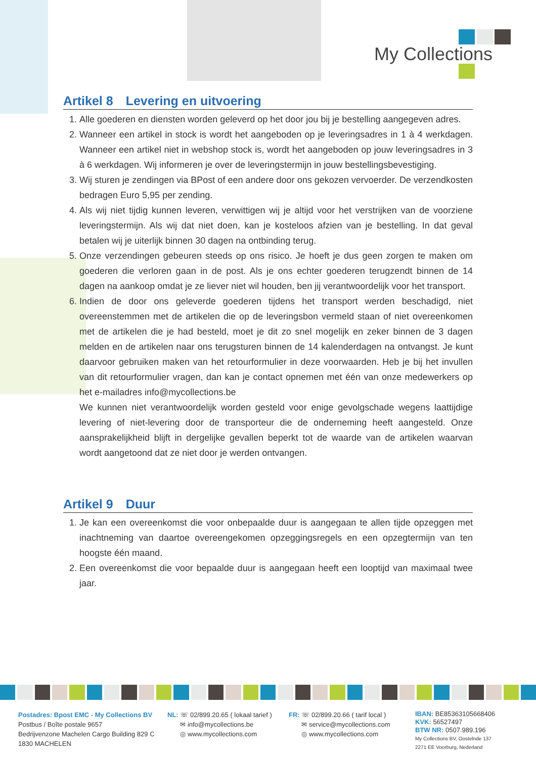My Collections
Artikel 8 Levering en uitvoering
1. Alle goederen en diensten worden geleverd op het door jou bij je bestelling aangegeven adres.
2. Wanneer een artikel in stock is wordt het aangeboden op je leveringsadres in 1 à 4 werkdagen. Wanneer een artikel niet in webshop stock is, wordt het aangeboden op jouw leveringsadres in 3 à 6 werkdagen. Wij informeren je over de leveringstermijn in jouw bestellingsbevestiging.
3. Wij sturen je zendingen via BPost of een andere door ons gekozen vervoerder. De verzendkosten bedragen Euro 5,95 per zending.
4. Als wij niet tijdig kunnen leveren, verwittigen wij je altijd voor het verstrijken van de voorziene leveringstermijn. Als wij dat niet doen, kan je kosteloos afzien van je bestelling. In dat geval betalen wij je uiterlijk binnen 30 dagen na ontbinding terug.
5. Onze verzendingen gebeuren steeds op ons risico. Je hoeft je dus geen zorgen te maken om goederen die verloren gaan in de post. Als je ons echter goederen terugzendt binnen de 14 dagen na aankoop omdat je ze liever niet wil houden, ben jij verantwoordelijk voor het transport.
6. Indien de door ons geleverde goederen tijdens het transport werden beschadigd, niet overeenstemmen met de artikelen die op de leveringsbon vermeld staan of niet overeenkomen met de artikelen die je had besteld, moet je dit zo snel mogelijk en zeker binnen de 3 dagen melden en de artikelen naar ons terugsturen binnen de 14 kalenderdagen na ontvangst. Je kunt daarvoor gebruiken maken van het retourformulier in deze voorwaarden. Heb je bij het invullen van dit retourformulier vragen, dan kan je contact opnemen met één van onze medewerkers op het e-mailadres info@mycollections.be
We kunnen niet verantwoordelijk worden gesteld voor enige gevolgschade wegens laattijdige levering of niet-levering door de transporteur die de onderneming heeft aangesteld. Onze aansprakelijkheid blijft in dergelijke gevallen beperkt tot de waarde van de artikelen waarvan wordt aangetoond dat ze niet door je werden ontvangen.
Artikel 9 Duur
1. Je kan een overeenkomst die voor onbepaalde duur is aangegaan te allen tijde opzeggen met inachtneming van daartoe overeengekomen opzeggingsregels en een opzegtermijn van ten hoogste één maand.
2. Een overeenkomst die voor bepaalde duur is aangegaan heeft een looptijd van maximaal twee jaar.
Postadres: Bpost EMC - My Collections BV
Postbus / Boîte postale 9657
Bedrijvenzone Machelen Cargo Building 829 C
1830 MACHELEN
NL: ☏ 02/899.20.65 ( lokaal tarief )
✉ info@mycollections.be
◎ www.mycollections.com
FR: ☏ 02/899.20.66 ( tarif local )
✉ service@mycollections.com
◎ www.mycollections.com
IBAN: BE85363105668406
KVK: 56527497
BTW NR: 0507.989.196
My Collections BV, Oostelnde 137
2271 EE Voorburg, Nederland